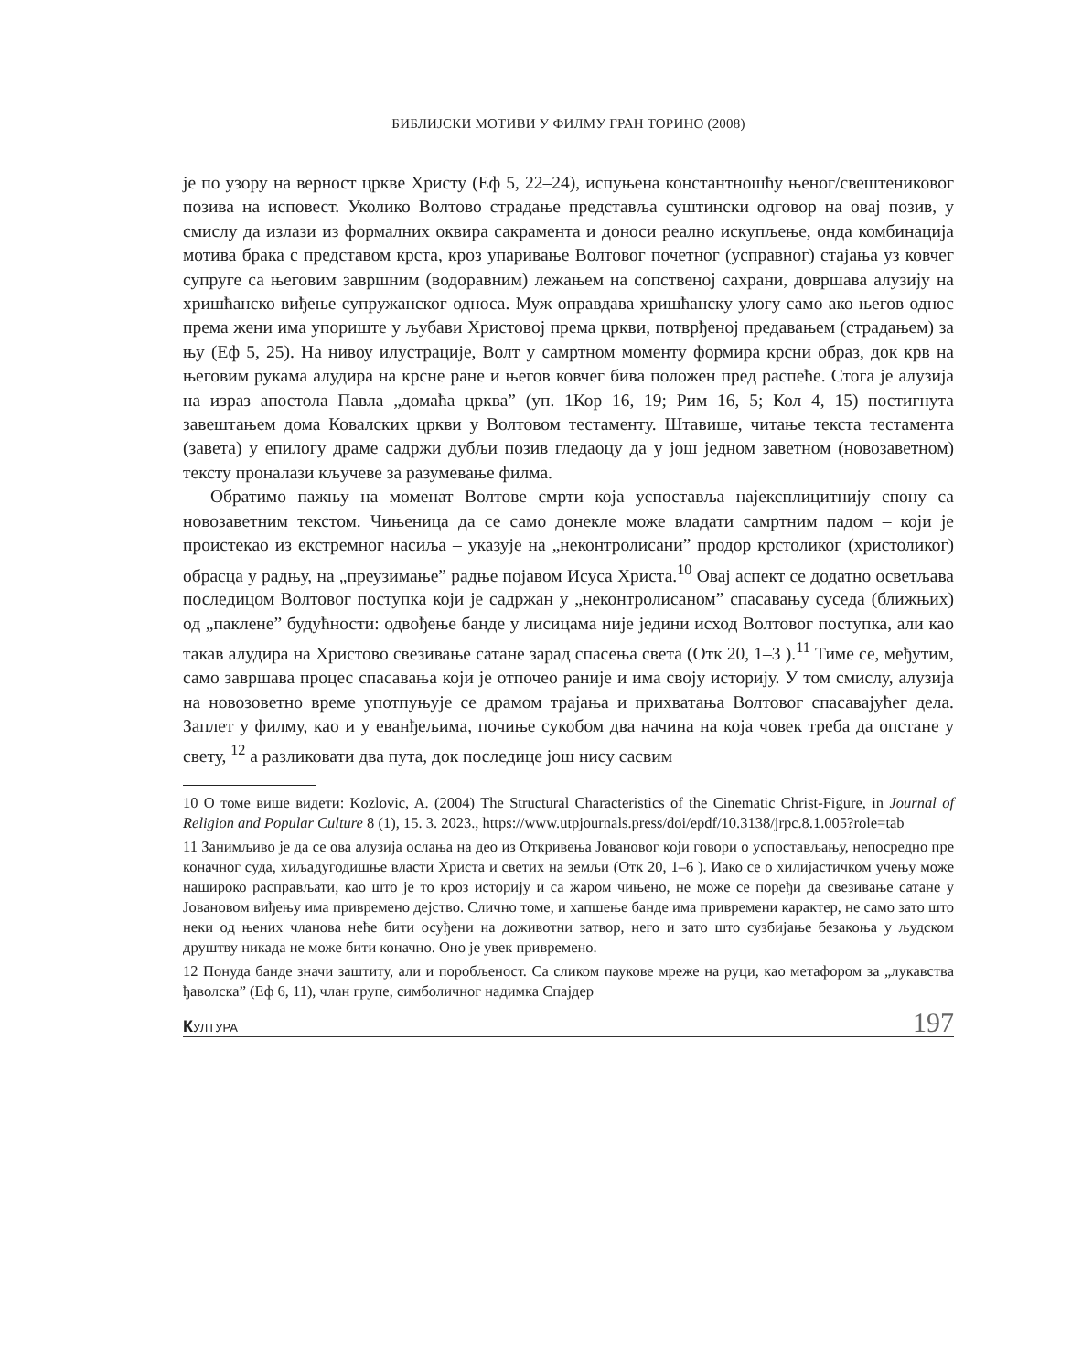БИБЛИЈСКИ МОТИВИ У ФИЛМУ ГРАН ТОРИНО (2008)
је по узору на верност цркве Христу (Еф 5, 22–24), испуњена константношћу њеног/свештениковог позива на исповест. Уколико Волтово страдање представља суштински одговор на овај позив, у смислу да излази из формалних оквира сакрамента и доноси реално искупљење, онда комбинација мотива брака с представом крста, кроз упаривање Волтовог почетног (усправног) стајања уз ковчег супруге са његовим завршним (водоравним) лежањем на сопственој сахрани, довршава алузију на хришћанско виђење супружанског односа. Муж оправдава хришћанску улогу само ако његов однос према жени има упориште у љубави Христовој према цркви, потврђеној предавањем (страдањем) за њу (Еф 5, 25). На нивоу илустрације, Волт у самртном моменту формира крсни образ, док крв на његовим рукама алудира на крсне ране и његов ковчег бива положен пред распеће. Стога је алузија на израз апостола Павла „домаћа црква” (уп. 1Кор 16, 19; Рим 16, 5; Кол 4, 15) постигнута завештањем дома Ковалских цркви у Волтовом тестаменту. Штавише, читање текста тестамента (завета) у епилогу драме садржи дубљи позив гледаоцу да у још једном заветном (новозаветном) тексту проналази кључеве за разумевање филма.
Обратимо пажњу на моменат Волтове смрти која успоставља најексплицитнију спону са новозаветним текстом. Чињеница да се само донекле може владати самртним падом – који је проистекао из екстремног насиља – указује на „неконтролисани” продор крстоликог (христоликог) обрасца у радњу, на „преузимање” радње појавом Исуса Христа.<sup>10</sup> Овај аспект се додатно осветљава последицом Волтовог поступка који је садржан у „неконтролисаном” спасавању суседа (ближњих) од „паклене” будућности: одвођење банде у лисицама није једини исход Волтовог поступка, али као такав алудира на Христово свезивање сатане зарад спасења света (Отк 20, 1–3 ).<sup>11</sup> Тиме се, међутим, само завршава процес спасавања који је отпочео раније и има своју историју. У том смислу, алузија на новозоветно време употпуњује се драмом трајања и прихватања Волтовог спасавајућег дела. Заплет у филму, као и у еванђељима, почиње сукобом два начина на која човек треба да опстане у свету, <sup>12</sup> а разликовати два пута, док последице још нису сасвим
10 О томе више видети: Kozlovic, A. (2004) The Structural Characteristics of the Cinematic Christ-Figure, in Journal of Religion and Popular Culture 8 (1), 15. 3. 2023., https://www.utpjournals.press/doi/epdf/10.3138/jrpc.8.1.005?role=tab
11 Занимљиво је да се ова алузија ослања на део из Откривења Јовановог који говори о успостављању, непосредно пре коначног суда, хиљадугодишње власти Христа и светих на земљи (Отк 20, 1–6 ). Иако се о хилијастичком учењу може нашироко расправљати, као што је то кроз историју и са жаром чињено, не може се поређи да свезивање сатане у Јовановом виђењу има привремено дејство. Слично томе, и хапшење банде има привремени карактер, не само зато што неки од њених чланова неће бити осуђени на доживотни затвор, него и зато што сузбијање безакоња у људском друштву никада не може бити коначно. Оно је увек привремено.
12 Понуда банде значи заштиту, али и поробљеност. Са сликом паукове мреже на руци, као метафором за „лукавства ђаволска” (Еф 6, 11), члан групе, симболичног надимка Спајдер
КУЛТУРА 197